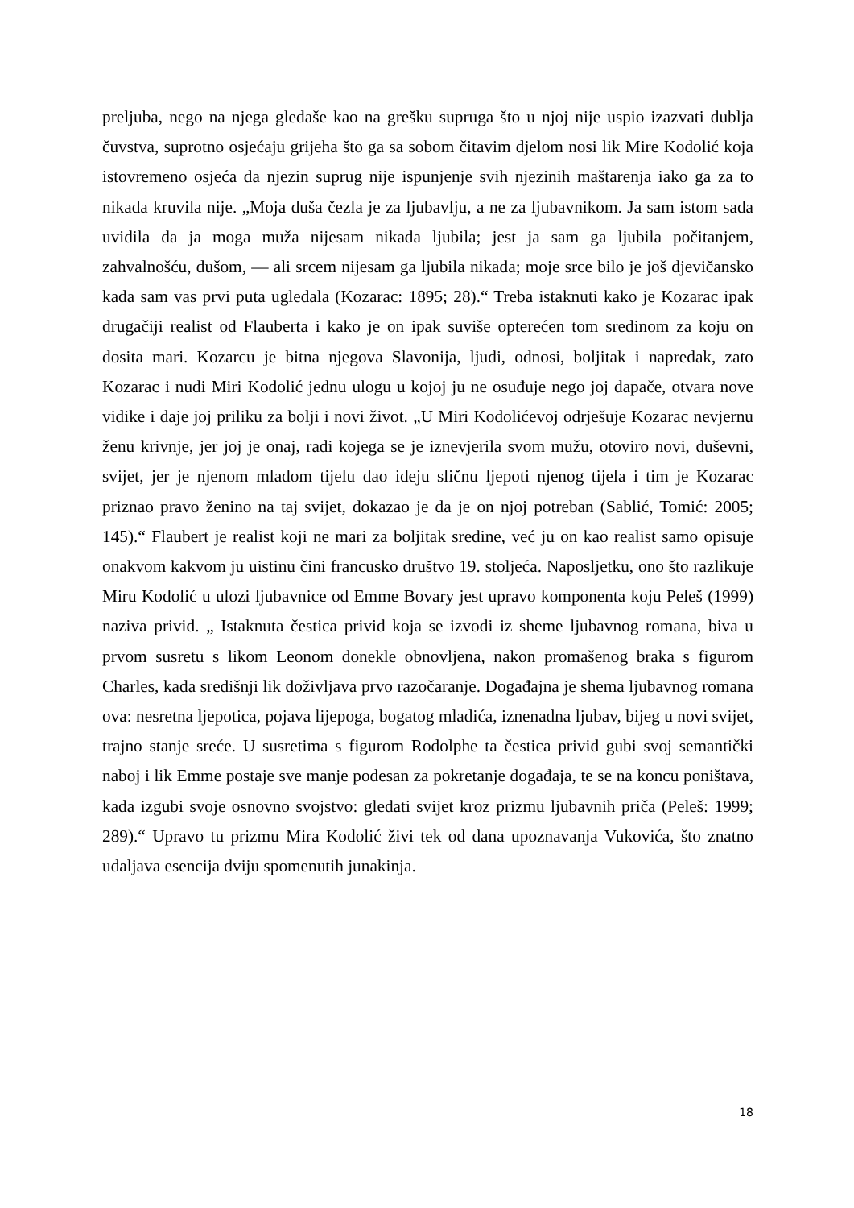preljuba, nego na njega gledaše kao na grešku supruga što u njoj nije uspio izazvati dublja čuvstva, suprotno osjećaju grijeha što ga sa sobom čitavim djelom nosi lik Mire Kodolić koja istovremeno osjeća da njezin suprug nije ispunjenje svih njezinih maštarenja iako ga za to nikada kruvila nije. „Moja duša čezla je za ljubavlju, a ne za ljubavnikom. Ja sam istom sada uvidila da ja moga muža nijesam nikada ljubila; jest ja sam ga ljubila počitanjem, zahvalnošću, dušom, — ali srcem nijesam ga ljubila nikada; moje srce bilo je još djevičansko kada sam vas prvi puta ugledala (Kozarac: 1895; 28).“ Treba istaknuti kako je Kozarac ipak drugačiji realist od Flauberta i kako je on ipak suviše opterećen tom sredinom za koju on dosita mari. Kozarcu je bitna njegova Slavonija, ljudi, odnosi, boljitak i napredak, zato Kozarac i nudi Miri Kodolić jednu ulogu u kojoj ju ne osuđuje nego joj dapače, otvara nove vidike i daje joj priliku za bolji i novi život. „U Miri Kodolićevoj odrješuje Kozarac nevjernu ženu krivnje, jer joj je onaj, radi kojega se je iznevjerila svom mužu, otoviro novi, duševni, svijet, jer je njenom mladom tijelu dao ideju sličnu ljepoti njenog tijela i tim je Kozarac priznao pravo ženino na taj svijet, dokazao je da je on njoj potreban (Sablić, Tomić: 2005; 145).“ Flaubert je realist koji ne mari za boljitak sredine, već ju on kao realist samo opisuje onakvom kakvom ju uistinu čini francusko društvo 19. stoljeća. Naposljetku, ono što razlikuje Miru Kodolić u ulozi ljubavnice od Emme Bovary jest upravo komponenta koju Peleš (1999) naziva privid. „ Istaknuta čestica privid koja se izvodi iz sheme ljubavnog romana, biva u prvom susretu s likom Leonom donekle obnovljena, nakon promašenog braka s figurom Charles, kada središnji lik doživljava prvo razočaranje. Događajna je shema ljubavnog romana ova: nesretna ljepotica, pojava lijepoga, bogatog mladića, iznenadna ljubav, bijeg u novi svijet, trajno stanje sreće. U susretima s figurom Rodolphe ta čestica privid gubi svoj semantički naboj i lik Emme postaje sve manje podesan za pokretanje događaja, te se na koncu poništava, kada izgubi svoje osnovno svojstvo: gledati svijet kroz prizmu ljubavnih priča (Peleš: 1999; 289).“ Upravo tu prizmu Mira Kodolić živi tek od dana upoznavanja Vukovića, što znatno udaljava esencija dviju spomenutih junakinja.
18